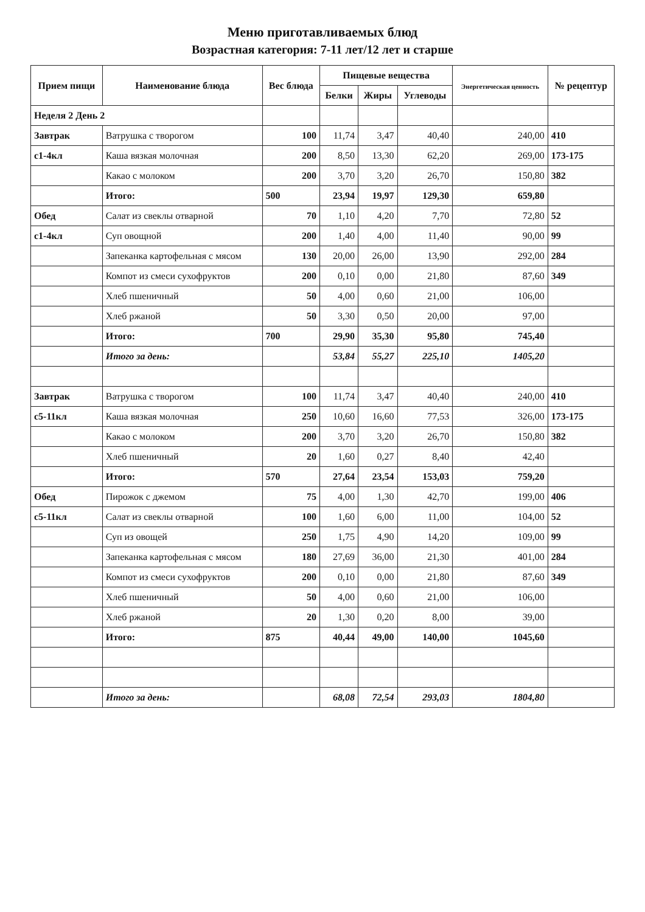Меню приготавливаемых блюд
Возрастная категория: 7-11 лет/12 лет и старше
| Прием пищи | Наименование блюда | Вес блюда | Пищевые вещества | | | Энергетическая ценность | № рецептур |
| --- | --- | --- | --- | --- | --- | --- | --- |
| | | | Белки | Жиры | Углеводы | | |
| Неделя 2 День 2 | | | | | | | |
| Завтрак | Ватрушка с творогом | 100 | 11,74 | 3,47 | 40,40 | 240,00 | 410 |
| с1-4кл | Каша вязкая молочная | 200 | 8,50 | 13,30 | 62,20 | 269,00 | 173-175 |
| | Какао с молоком | 200 | 3,70 | 3,20 | 26,70 | 150,80 | 382 |
| | Итого: | 500 | 23,94 | 19,97 | 129,30 | 659,80 | |
| Обед | Салат из свеклы отварной | 70 | 1,10 | 4,20 | 7,70 | 72,80 | 52 |
| с1-4кл | Суп овощной | 200 | 1,40 | 4,00 | 11,40 | 90,00 | 99 |
| | Запеканка картофельная с мясом | 130 | 20,00 | 26,00 | 13,90 | 292,00 | 284 |
| | Компот из смеси сухофруктов | 200 | 0,10 | 0,00 | 21,80 | 87,60 | 349 |
| | Хлеб пшеничный | 50 | 4,00 | 0,60 | 21,00 | 106,00 | |
| | Хлеб ржаной | 50 | 3,30 | 0,50 | 20,00 | 97,00 | |
| | Итого: | 700 | 29,90 | 35,30 | 95,80 | 745,40 | |
| | Итого за день: | | 53,84 | 55,27 | 225,10 | 1405,20 | |
| Завтрак | Ватрушка с творогом | 100 | 11,74 | 3,47 | 40,40 | 240,00 | 410 |
| с5-11кл | Каша вязкая молочная | 250 | 10,60 | 16,60 | 77,53 | 326,00 | 173-175 |
| | Какао с молоком | 200 | 3,70 | 3,20 | 26,70 | 150,80 | 382 |
| | Хлеб пшеничный | 20 | 1,60 | 0,27 | 8,40 | 42,40 | |
| | Итого: | 570 | 27,64 | 23,54 | 153,03 | 759,20 | |
| Обед | Пирожок с джемом | 75 | 4,00 | 1,30 | 42,70 | 199,00 | 406 |
| с5-11кл | Салат из свеклы отварной | 100 | 1,60 | 6,00 | 11,00 | 104,00 | 52 |
| | Суп из овощей | 250 | 1,75 | 4,90 | 14,20 | 109,00 | 99 |
| | Запеканка картофельная с мясом | 180 | 27,69 | 36,00 | 21,30 | 401,00 | 284 |
| | Компот из смеси сухофруктов | 200 | 0,10 | 0,00 | 21,80 | 87,60 | 349 |
| | Хлеб пшеничный | 50 | 4,00 | 0,60 | 21,00 | 106,00 | |
| | Хлеб ржаной | 20 | 1,30 | 0,20 | 8,00 | 39,00 | |
| | Итого: | 875 | 40,44 | 49,00 | 140,00 | 1045,60 | |
| | Итого за день: | | 68,08 | 72,54 | 293,03 | 1804,80 | |